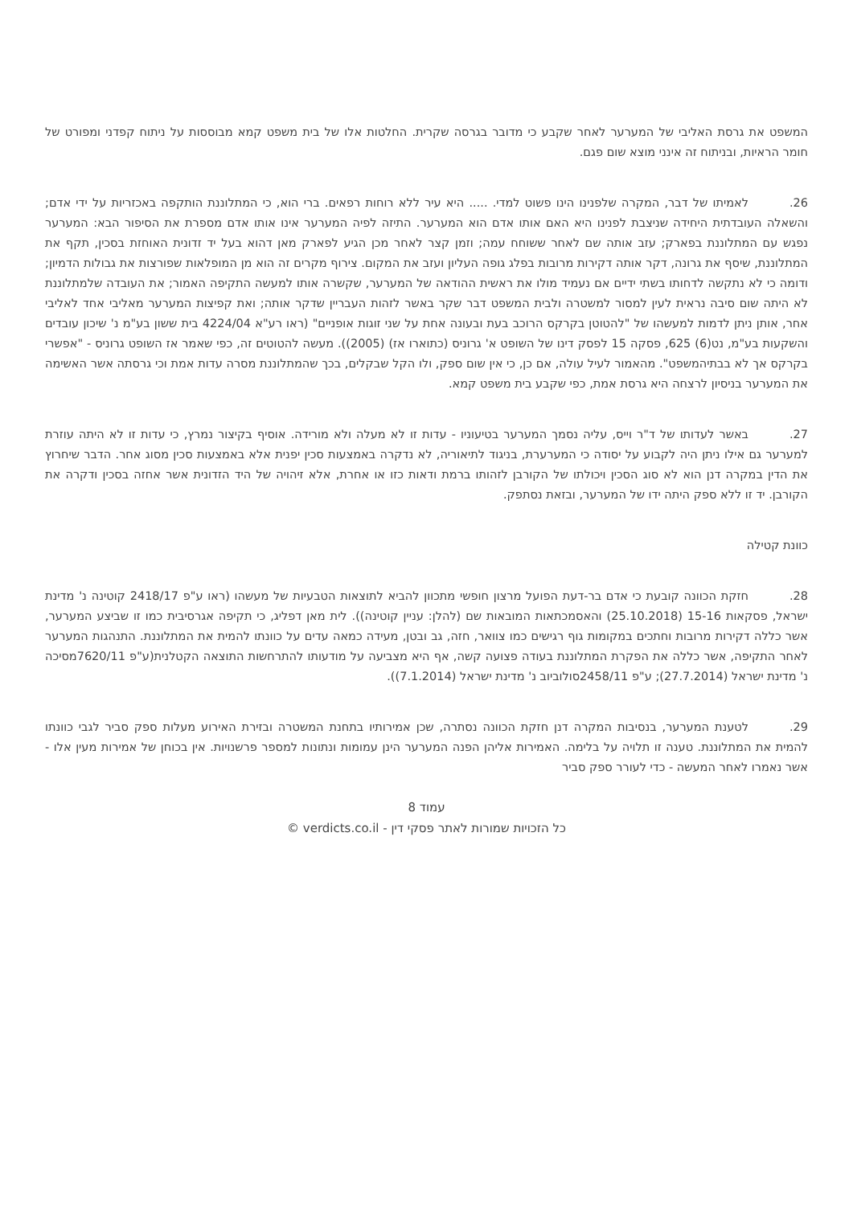המשפט את גרסת האליבי של המערער לאחר שקבע כי מדובר בגרסה שקרית. החלטות אלו של בית משפט קמא מבוססות על ניתוח קפדני ומפורט של חומר הראיות, ובניתוח זה אינני מוצא שום פגם.
26. לאמיתו של דבר, המקרה שלפנינו הינו פשוט למדי. ..... היא עיר ללא רוחות רפאים. ברי הוא, כי המתלוננת הותקפה באכזריות על ידי אדם; והשאלה העובדתית היחידה שניצבת לפנינו היא האם אותו אדם הוא המערער. התיזה לפיה המערער אינו אותו אדם מספרת את הסיפור הבא: המערער נפגש עם המתלוננת בפארק; עזב אותה שם לאחר ששוחח עמה; וזמן קצר לאחר מכן הגיע לפארק מאן דהוא בעל יד זדונית האוחזת בסכין, תקף את המתלוננת, שיסף את גרונה, דקר אותה דקירות מרובות בפלג גופה העליון ועזב את המקום. צירוף מקרים זה הוא מן המופלאות שפורצות את גבולות הדמיון; ודומה כי לא נתקשה לדחותו בשתי ידיים אם נעמיד מולו את ראשית ההודאה של המערער, שקשרה אותו למעשה התקיפה האמור; את העובדה שלמתלוננת לא היתה שום סיבה נראית לעין למסור למשטרה ולבית המשפט דבר שקר באשר לזהות העבריין שדקר אותה; ואת קפיצות המערער מאליבי אחד לאליבי אחר, אותן ניתן לדמות למעשהו של "להטוטן בקרקס הרוכב בעת ובעונה אחת על שני זוגות אופניים" (ראו רע"א 4224/04 בית ששון בע"מ נ' שיכון עובדים והשקעות בע"מ, נט(6) 625, פסקה 15 לפסק דינו של השופט א' גרוניס (כתוארו אז) (2005)). מעשה להטוטים זה, כפי שאמר אז השופט גרוניס - "אפשרי בקרקס אך לא בבתיהמשפט". מהאמור לעיל עולה, אם כן, כי אין שום ספק, ולו הקל שבקלים, בכך שהמתלוננת מסרה עדות אמת וכי גרסתה אשר האשימה את המערער בניסיון לרצחה היא גרסת אמת, כפי שקבע בית משפט קמא.
27. באשר לעדותו של ד"ר וייס, עליה נסמך המערער בטיעוניו - עדות זו לא מעלה ולא מורידה. אוסיף בקיצור נמרץ, כי עדות זו לא היתה עוזרת למערער גם אילו ניתן היה לקבוע על יסודה כי המערערת, בניגוד לתיאוריה, לא נדקרה באמצעות סכין יפנית אלא באמצעות סכין מסוג אחר. הדבר שיחרוץ את הדין במקרה דנן הוא לא סוג הסכין ויכולתו של הקורבן לזהותו ברמת ודאות כזו או אחרת, אלא זיהויה של היד הזדונית אשר אחזה בסכין ודקרה את הקורבן. יד זו ללא ספק היתה ידו של המערער, ובזאת נסתפק.
כוונת קטילה
28. חזקת הכוונה קובעת כי אדם בר-דעת הפועל מרצון חופשי מתכוון להביא לתוצאות הטבעיות של מעשהו (ראו ע"פ 2418/17 קוטינה נ' מדינת ישראל, פסקאות 15-16 (25.10.2018) והאסמכתאות המובאות שם (להלן: עניין קוטינה)). לית מאן דפליג, כי תקיפה אגרסיבית כמו זו שביצע המערער, אשר כללה דקירות מרובות וחתכים במקומות גוף רגישים כמו צוואר, חזה, גב ובטן, מעידה כמאה עדים על כוונתו להמית את המתלוננת. התנהגות המערער לאחר התקיפה, אשר כללה את הפקרת המתלוננת בעודה פצועה קשה, אף היא מצביעה על מודעותו להתרחשות התוצאה הקטלנית(ע"פ 7620/11מסיכה נ' מדינת ישראל (27.7.2014); ע"פ 2458/11סולוביוב נ' מדינת ישראל (7.1.2014)).
29. לטענת המערער, בנסיבות המקרה דנן חזקת הכוונה נסתרה, שכן אמירותיו בתחנת המשטרה ובזירת האירוע מעלות ספק סביר לגבי כוונתו להמית את המתלוננת. טענה זו תלויה על בלימה. האמירות אליהן הפנה המערער הינן עמומות ונתונות למספר פרשנויות. אין בכוחן של אמירות מעין אלו - אשר נאמרו לאחר המעשה - כדי לעורר ספק סביר
עמוד 8
כל הזכויות שמורות לאתר פסקי דין - verdicts.co.il ©